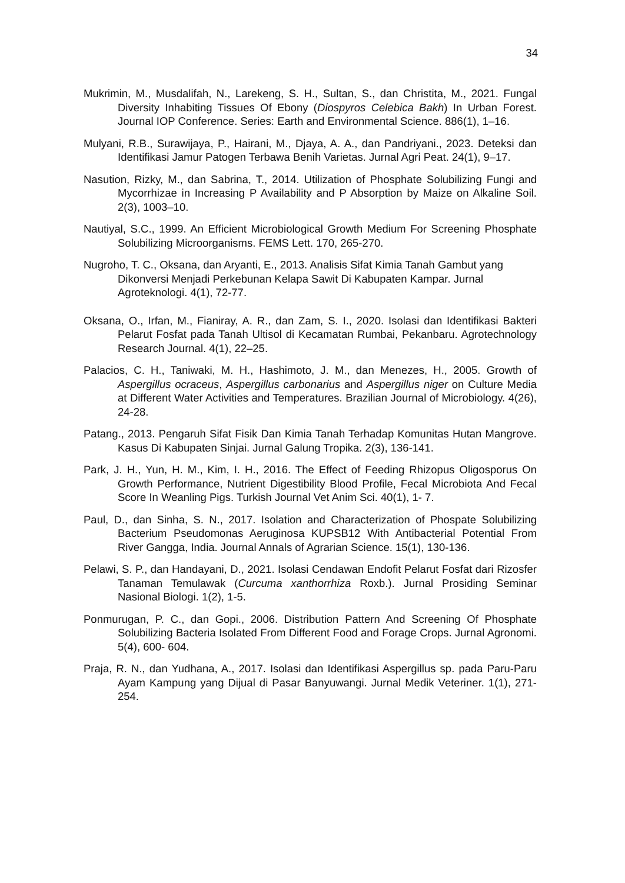34
Mukrimin, M., Musdalifah, N., Larekeng, S. H., Sultan, S., dan Christita, M., 2021. Fungal Diversity Inhabiting Tissues Of Ebony (Diospyros Celebica Bakh) In Urban Forest. Journal IOP Conference. Series: Earth and Environmental Science. 886(1), 1–16.
Mulyani, R.B., Surawijaya, P., Hairani, M., Djaya, A. A., dan Pandriyani., 2023. Deteksi dan Identifikasi Jamur Patogen Terbawa Benih Varietas. Jurnal Agri Peat. 24(1), 9–17.
Nasution, Rizky, M., dan Sabrina, T., 2014. Utilization of Phosphate Solubilizing Fungi and Mycorrhizae in Increasing P Availability and P Absorption by Maize on Alkaline Soil. 2(3), 1003–10.
Nautiyal, S.C., 1999. An Efficient Microbiological Growth Medium For Screening Phosphate Solubilizing Microorganisms. FEMS Lett. 170, 265-270.
Nugroho, T. C., Oksana, dan Aryanti, E., 2013. Analisis Sifat Kimia Tanah Gambut yang Dikonversi Menjadi Perkebunan Kelapa Sawit Di Kabupaten Kampar. Jurnal Agroteknologi. 4(1), 72-77.
Oksana, O., Irfan, M., Fianiray, A. R., dan Zam, S. I., 2020. Isolasi dan Identifikasi Bakteri Pelarut Fosfat pada Tanah Ultisol di Kecamatan Rumbai, Pekanbaru. Agrotechnology Research Journal. 4(1), 22–25.
Palacios, C. H., Taniwaki, M. H., Hashimoto, J. M., dan Menezes, H., 2005. Growth of Aspergillus ocraceus, Aspergillus carbonarius and Aspergillus niger on Culture Media at Different Water Activities and Temperatures. Brazilian Journal of Microbiology. 4(26), 24-28.
Patang., 2013. Pengaruh Sifat Fisik Dan Kimia Tanah Terhadap Komunitas Hutan Mangrove. Kasus Di Kabupaten Sinjai. Jurnal Galung Tropika. 2(3), 136-141.
Park, J. H., Yun, H. M., Kim, I. H., 2016. The Effect of Feeding Rhizopus Oligosporus On Growth Performance, Nutrient Digestibility Blood Profile, Fecal Microbiota And Fecal Score In Weanling Pigs. Turkish Journal Vet Anim Sci. 40(1), 1- 7.
Paul, D., dan Sinha, S. N., 2017. Isolation and Characterization of Phospate Solubilizing Bacterium Pseudomonas Aeruginosa KUPSB12 With Antibacterial Potential From River Gangga, India. Journal Annals of Agrarian Science. 15(1), 130-136.
Pelawi, S. P., dan Handayani, D., 2021. Isolasi Cendawan Endofit Pelarut Fosfat dari Rizosfer Tanaman Temulawak (Curcuma xanthorrhiza Roxb.). Jurnal Prosiding Seminar Nasional Biologi. 1(2), 1-5.
Ponmurugan, P. C., dan Gopi., 2006. Distribution Pattern And Screening Of Phosphate Solubilizing Bacteria Isolated From Different Food and Forage Crops. Jurnal Agronomi. 5(4), 600- 604.
Praja, R. N., dan Yudhana, A., 2017. Isolasi dan Identifikasi Aspergillus sp. pada Paru-Paru Ayam Kampung yang Dijual di Pasar Banyuwangi. Jurnal Medik Veteriner. 1(1), 271-254.